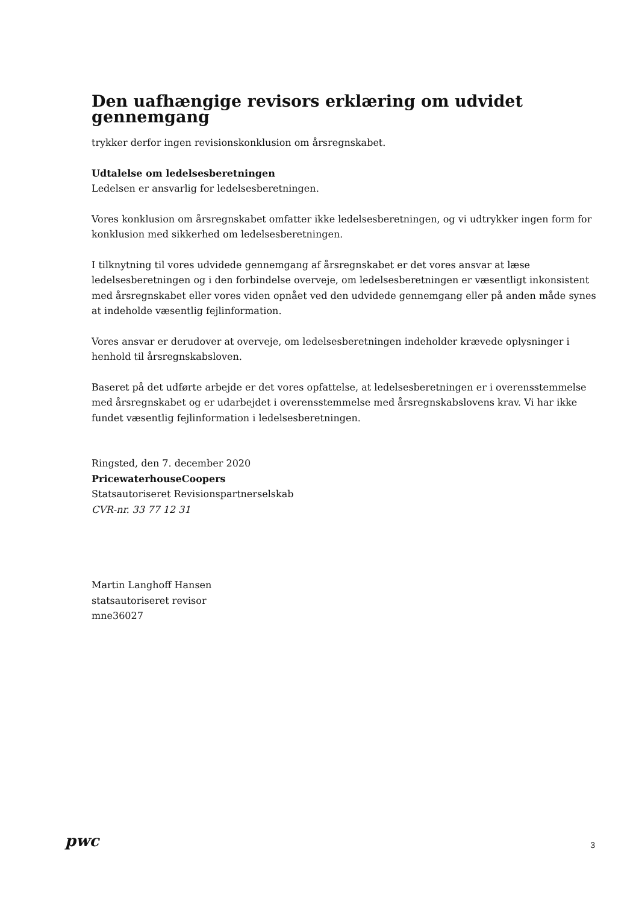Den uafhængige revisors erklæring om udvidet gennemgang
trykker derfor ingen revisionskonklusion om årsregnskabet.
Udtalelse om ledelsesberetningen
Ledelsen er ansvarlig for ledelsesberetningen.
Vores konklusion om årsregnskabet omfatter ikke ledelsesberetningen, og vi udtrykker ingen form for konklusion med sikkerhed om ledelsesberetningen.
I tilknytning til vores udvidede gennemgang af årsregnskabet er det vores ansvar at læse ledelsesberetningen og i den forbindelse overveje, om ledelsesberetningen er væsentligt inkonsistent med årsregnskabet eller vores viden opnået ved den udvidede gennemgang eller på anden måde synes at indeholde væsentlig fejlinformation.
Vores ansvar er derudover at overveje, om ledelsesberetningen indeholder krævede oplysninger i henhold til årsregnskabsloven.
Baseret på det udførte arbejde er det vores opfattelse, at ledelsesberetningen er i overensstemmelse med årsregnskabet og er udarbejdet i overensstemmelse med årsregnskabslovens krav. Vi har ikke fundet væsentlig fejlinformation i ledelsesberetningen.
Ringsted, den 7. december 2020
PricewaterhouseCoopers
Statsautoriseret Revisionspartnerselskab
CVR-nr. 33 77 12 31
Martin Langhoff Hansen
statsautoriseret revisor
mne36027
pwc
3